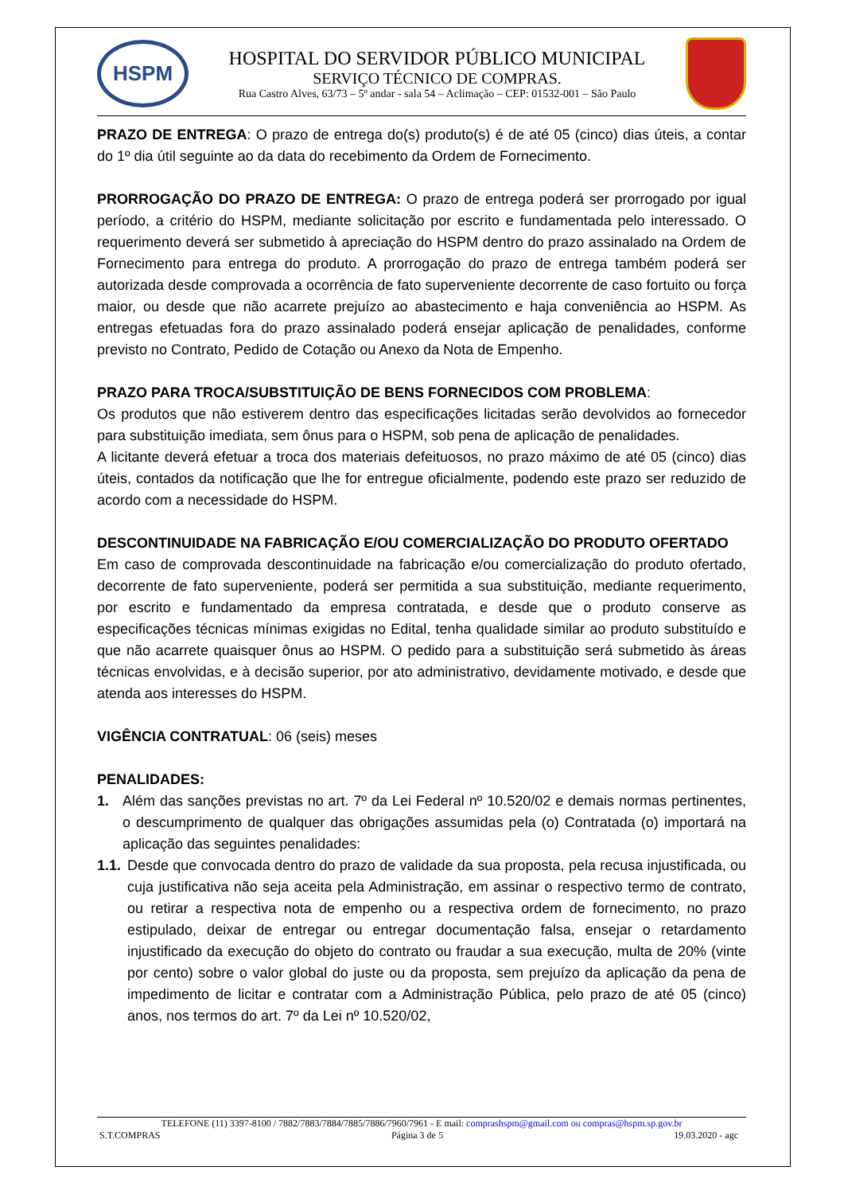HSPM
HOSPITAL DO SERVIDOR PÚBLICO MUNICIPAL
SERVIÇO TÉCNICO DE COMPRAS.
Rua Castro Alves, 63/73 – 5º andar - sala 54 – Aclimação – CEP: 01532-001 – São Paulo
PRAZO DE ENTREGA: O prazo de entrega do(s) produto(s) é de até 05 (cinco) dias úteis, a contar do 1º dia útil seguinte ao da data do recebimento da Ordem de Fornecimento.
PRORROGAÇÃO DO PRAZO DE ENTREGA: O prazo de entrega poderá ser prorrogado por igual período, a critério do HSPM, mediante solicitação por escrito e fundamentada pelo interessado. O requerimento deverá ser submetido à apreciação do HSPM dentro do prazo assinalado na Ordem de Fornecimento para entrega do produto. A prorrogação do prazo de entrega também poderá ser autorizada desde comprovada a ocorrência de fato superveniente decorrente de caso fortuito ou força maior, ou desde que não acarrete prejuízo ao abastecimento e haja conveniência ao HSPM. As entregas efetuadas fora do prazo assinalado poderá ensejar aplicação de penalidades, conforme previsto no Contrato, Pedido de Cotação ou Anexo da Nota de Empenho.
PRAZO PARA TROCA/SUBSTITUIÇÃO DE BENS FORNECIDOS COM PROBLEMA:
Os produtos que não estiverem dentro das especificações licitadas serão devolvidos ao fornecedor para substituição imediata, sem ônus para o HSPM, sob pena de aplicação de penalidades.
A licitante deverá efetuar a troca dos materiais defeituosos, no prazo máximo de até 05 (cinco) dias úteis, contados da notificação que lhe for entregue oficialmente, podendo este prazo ser reduzido de acordo com a necessidade do HSPM.
DESCONTINUIDADE NA FABRICAÇÃO E/OU COMERCIALIZAÇÃO DO PRODUTO OFERTADO
Em caso de comprovada descontinuidade na fabricação e/ou comercialização do produto ofertado, decorrente de fato superveniente, poderá ser permitida a sua substituição, mediante requerimento, por escrito e fundamentado da empresa contratada, e desde que o produto conserve as especificações técnicas mínimas exigidas no Edital, tenha qualidade similar ao produto substituído e que não acarrete quaisquer ônus ao HSPM. O pedido para a substituição será submetido às áreas técnicas envolvidas, e à decisão superior, por ato administrativo, devidamente motivado, e desde que atenda aos interesses do HSPM.
VIGÊNCIA CONTRATUAL: 06 (seis) meses
PENALIDADES:
1. Além das sanções previstas no art. 7º da Lei Federal nº 10.520/02 e demais normas pertinentes, o descumprimento de qualquer das obrigações assumidas pela (o) Contratada (o) importará na aplicação das seguintes penalidades:
1.1. Desde que convocada dentro do prazo de validade da sua proposta, pela recusa injustificada, ou cuja justificativa não seja aceita pela Administração, em assinar o respectivo termo de contrato, ou retirar a respectiva nota de empenho ou a respectiva ordem de fornecimento, no prazo estipulado, deixar de entregar ou entregar documentação falsa, ensejar o retardamento injustificado da execução do objeto do contrato ou fraudar a sua execução, multa de 20% (vinte por cento) sobre o valor global do juste ou da proposta, sem prejuízo da aplicação da pena de impedimento de licitar e contratar com a Administração Pública, pelo prazo de até 05 (cinco) anos, nos termos do art. 7º da Lei nº 10.520/02,
TELEFONE (11) 3397-8100 / 7882/7883/7884/7885/7886/7960/7961 - E mail: comprashspm@gmail.com ou compras@hspm.sp.gov.br
S.T.COMPRAS Página 3 de 5 19.03.2020 - agc